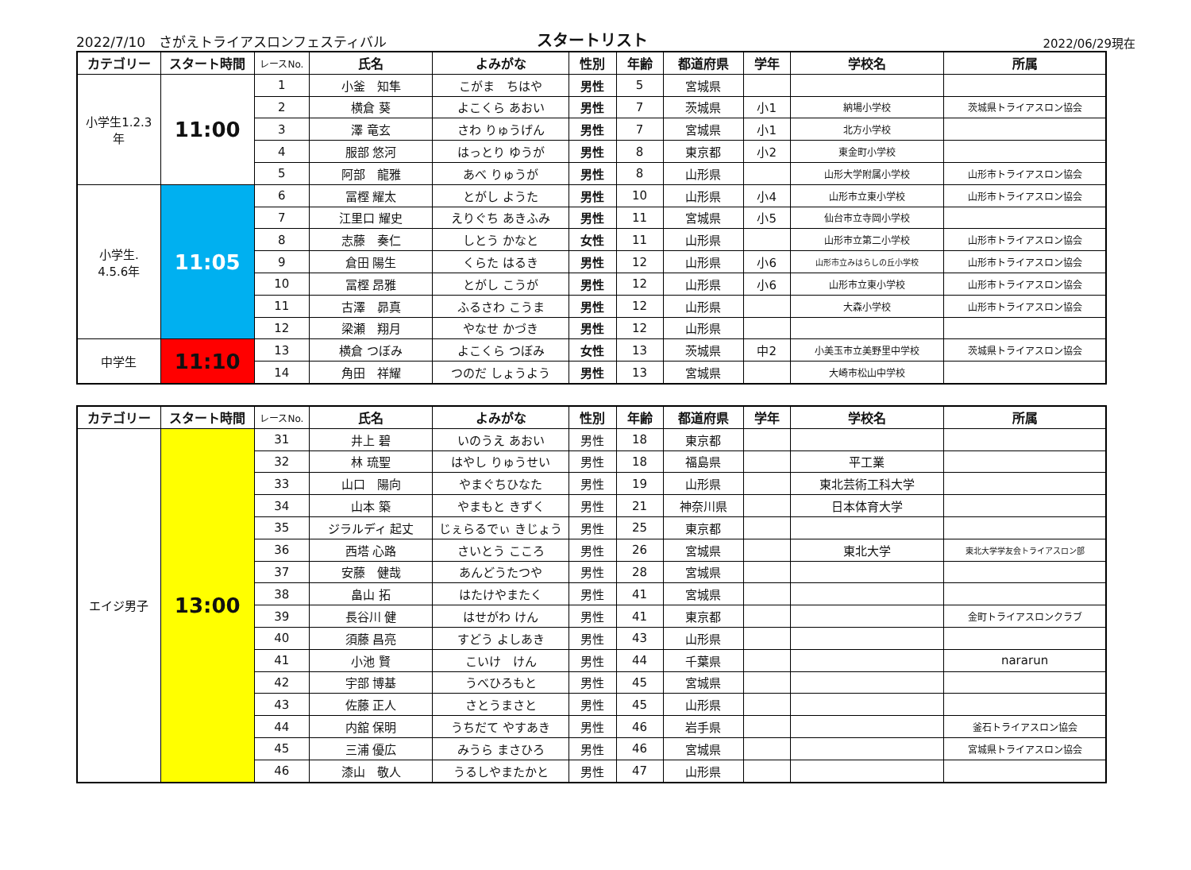2022/7/10　さがえトライアスロンフェスティバル
スタートリスト
2022/06/29現在
| カテゴリー | スタート時間 | レースNo. | 氏名 | よみがな | 性別 | 年齢 | 都道府県 | 学年 | 学校名 | 所属 |
| --- | --- | --- | --- | --- | --- | --- | --- | --- | --- | --- |
| 小学生1.2.3 年 | 11:00 | 1 | 小釜 知隼 | こがま ちはや | 男性 | 5 | 宮城県 | | | |
| | | 2 | 横倉 葵 | よこくら あおい | 男性 | 7 | 茨城県 | 小1 | 納場小学校 | 茨城県トライアスロン協会 |
| | | 3 | 澤 竜玄 | さわ りゅうげん | 男性 | 7 | 宮城県 | 小1 | 北方小学校 | |
| | | 4 | 服部 悠河 | はっとり ゆうが | 男性 | 8 | 東京都 | 小2 | 東金町小学校 | |
| | | 5 | 阿部 龍雅 | あべ りゅうが | 男性 | 8 | 山形県 | | 山形大学附属小学校 | 山形市トライアスロン協会 |
| 小学生. 4.5.6年 | 11:05 | 6 | 冨樫 耀太 | とがし ようた | 男性 | 10 | 山形県 | 小4 | 山形市立東小学校 | 山形市トライアスロン協会 |
| | | 7 | 江里口 耀史 | えりぐち あきふみ | 男性 | 11 | 宮城県 | 小5 | 仙台市立寺岡小学校 | |
| | | 8 | 志藤 奏仁 | しとう かなと | 女性 | 11 | 山形県 | | 山形市立第二小学校 | 山形市トライアスロン協会 |
| | | 9 | 倉田 陽生 | くらた はるき | 男性 | 12 | 山形県 | 小6 | 山形市立みはらしの丘小学校 | 山形市トライアスロン協会 |
| | | 10 | 冨樫 昂雅 | とがし こうが | 男性 | 12 | 山形県 | 小6 | 山形市立東小学校 | 山形市トライアスロン協会 |
| | | 11 | 古澤 昴真 | ふるさわ こうま | 男性 | 12 | 山形県 | | 大森小学校 | 山形市トライアスロン協会 |
| | | 12 | 梁瀬 翔月 | やなせ かづき | 男性 | 12 | 山形県 | | | |
| 中学生 | 11:10 | 13 | 横倉 つぼみ | よこくら つぼみ | 女性 | 13 | 茨城県 | 中2 | 小美玉市立美野里中学校 | 茨城県トライアスロン協会 |
| | | 14 | 角田 祥耀 | つのだ しょうよう | 男性 | 13 | 宮城県 | | 大崎市松山中学校 | |
| カテゴリー | スタート時間 | レースNo. | 氏名 | よみがな | 性別 | 年齢 | 都道府県 | 学年 | 学校名 | 所属 |
| --- | --- | --- | --- | --- | --- | --- | --- | --- | --- | --- |
| エイジ男子 | 13:00 | 31 | 井上 碧 | いのうえ あおい | 男性 | 18 | 東京都 | | | |
| | | 32 | 林 琉聖 | はやし りゅうせい | 男性 | 18 | 福島県 | | 平工業 | |
| | | 33 | 山口 陽向 | やまぐちひなた | 男性 | 19 | 山形県 | | 東北芸術工科大学 | |
| | | 34 | 山本 築 | やまもと きずく | 男性 | 21 | 神奈川県 | | 日本体育大学 | |
| | | 35 | ジラルディ 起丈 | じぇらるでぃ きじょう | 男性 | 25 | 東京都 | | | |
| | | 36 | 西塔 心路 | さいとう こころ | 男性 | 26 | 宮城県 | | 東北大学 | 東北大学学友会トライアスロン部 |
| | | 37 | 安藤 健哉 | あんどうたつや | 男性 | 28 | 宮城県 | | | |
| | | 38 | 畠山 拓 | はたけやまたく | 男性 | 41 | 宮城県 | | | |
| | | 39 | 長谷川 健 | はせがわ けん | 男性 | 41 | 東京都 | | | 金町トライアスロンクラブ |
| | | 40 | 須藤 昌亮 | すどう よしあき | 男性 | 43 | 山形県 | | | |
| | | 41 | 小池 賢 | こいけ けん | 男性 | 44 | 千葉県 | | | nararun |
| | | 42 | 宇部 博基 | うべひろもと | 男性 | 45 | 宮城県 | | | |
| | | 43 | 佐藤 正人 | さとうまさと | 男性 | 45 | 山形県 | | | |
| | | 44 | 内舘 保明 | うちだて やすあき | 男性 | 46 | 岩手県 | | | 釜石トライアスロン協会 |
| | | 45 | 三浦 優広 | みうら まさひろ | 男性 | 46 | 宮城県 | | | 宮城県トライアスロン協会 |
| | | 46 | 漆山 敬人 | うるしやまたかと | 男性 | 47 | 山形県 | | | |